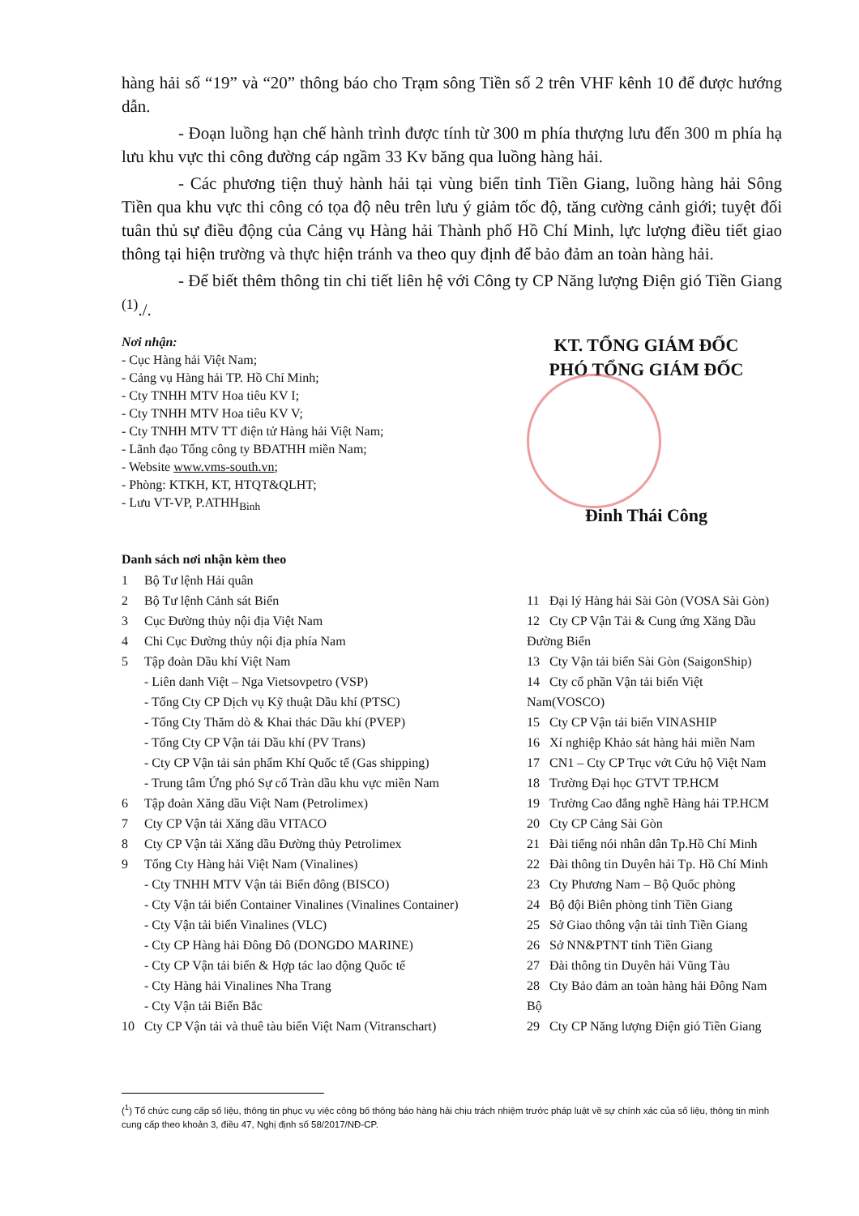hàng hải số “19” và “20” thông báo cho Trạm sông Tiền số 2 trên VHF kênh 10 để được hướng dẫn.
- Đoạn luồng hạn chế hành trình được tính từ 300 m phía thượng lưu đến 300 m phía hạ lưu khu vực thi công đường cáp ngầm 33 Kv băng qua luồng hàng hải.
- Các phương tiện thuỷ hành hải tại vùng biển tỉnh Tiền Giang, luồng hàng hải Sông Tiền qua khu vực thi công có tọa độ nêu trên lưu ý giảm tốc độ, tăng cường cảnh giới; tuyệt đối tuân thủ sự điều động của Cảng vụ Hàng hải Thành phố Hồ Chí Minh, lực lượng điều tiết giao thông tại hiện trường và thực hiện tránh va theo quy định để bảo đảm an toàn hàng hải.
- Để biết thêm thông tin chi tiết liên hệ với Công ty CP Năng lượng Điện gió Tiền Giang <sup>(1)</sup>./.
Nơi nhận:
- Cục Hàng hải Việt Nam;
- Cảng vụ Hàng hải TP. Hồ Chí Minh;
- Cty TNHH MTV Hoa tiêu KV I;
- Cty TNHH MTV Hoa tiêu KV V;
- Cty TNHH MTV TT điện tử Hàng hải Việt Nam;
- Lãnh đạo Tổng công ty BĐATHH miền Nam;
- Website www.vms-south.vn;
- Phòng: KTKH, KT, HTQT&QLHT;
- Lưu VT-VP, P.ATHH<sub>Bình</sub>
KT. TỔNG GIÁM ĐỐC
PHÓ TỔNG GIÁM ĐỐC
Đinh Thái Công
Danh sách nơi nhận kèm theo
1 Bộ Tư lệnh Hải quân
2 Bộ Tư lệnh Cảnh sát Biển
3 Cục Đường thủy nội địa Việt Nam
4 Chi Cục Đường thủy nội địa phía Nam
5 Tập đoàn Dầu khí Việt Nam
- Liên danh Việt – Nga Vietsovpetro (VSP)
- Tổng Cty CP Dịch vụ Kỹ thuật Dầu khí (PTSC)
- Tổng Cty Thăm dò & Khai thác Dầu khí (PVEP)
- Tổng Cty CP Vận tải Dầu khí (PV Trans)
- Cty CP Vận tải sản phẩm Khí Quốc tế (Gas shipping)
- Trung tâm Ứng phó Sự cố Tràn dầu khu vực miền Nam
6 Tập đoàn Xăng dầu Việt Nam (Petrolimex)
7 Cty CP Vận tải Xăng dầu VITACO
8 Cty CP Vận tải Xăng dầu Đường thủy Petrolimex
9 Tổng Cty Hàng hải Việt Nam (Vinalines)
- Cty TNHH MTV Vận tải Biển đông (BISCO)
- Cty Vận tải biển Container Vinalines (Vinalines Container)
- Cty Vận tải biển Vinalines (VLC)
- Cty CP Hàng hải Đông Đô (DONGDO MARINE)
- Cty CP Vận tải biển & Hợp tác lao động Quốc tế
- Cty Hàng hải Vinalines Nha Trang
- Cty Vận tải Biển Bắc
10 Cty CP Vận tải và thuê tàu biển Việt Nam (Vitranschart)
11 Đại lý Hàng hải Sài Gòn (VOSA Sài Gòn)
12 Cty CP Vận Tải & Cung ứng Xăng Dầu Đường Biển
13 Cty Vận tải biển Sài Gòn (SaigonShip)
14 Cty cổ phần Vận tải biển Việt Nam(VOSCO)
15 Cty CP Vận tải biển VINASHIP
16 Xí nghiệp Khảo sát hàng hải miền Nam
17 CN1 – Cty CP Trục vớt Cứu hộ Việt Nam
18 Trường Đại học GTVT TP.HCM
19 Trường Cao đẳng nghề Hàng hải TP.HCM
20 Cty CP Cảng Sài Gòn
21 Đài tiếng nói nhân dân Tp.Hồ Chí Minh
22 Đài thông tin Duyên hải Tp. Hồ Chí Minh
23 Cty Phương Nam – Bộ Quốc phòng
24 Bộ đội Biên phòng tỉnh Tiền Giang
25 Sở Giao thông vận tải tỉnh Tiền Giang
26 Sở NN&PTNT tỉnh Tiền Giang
27 Đài thông tin Duyên hải Vũng Tàu
28 Cty Bảo đảm an toàn hàng hải Đông Nam Bộ
29 Cty CP Năng lượng Điện gió Tiền Giang
(<sup>1</sup>) Tổ chức cung cấp số liệu, thông tin phục vụ việc công bố thông báo hàng hải chịu trách nhiệm trước pháp luật về sự chính xác của số liệu, thông tin mình cung cấp theo khoản 3, điều 47, Nghị định số 58/2017/NĐ-CP.